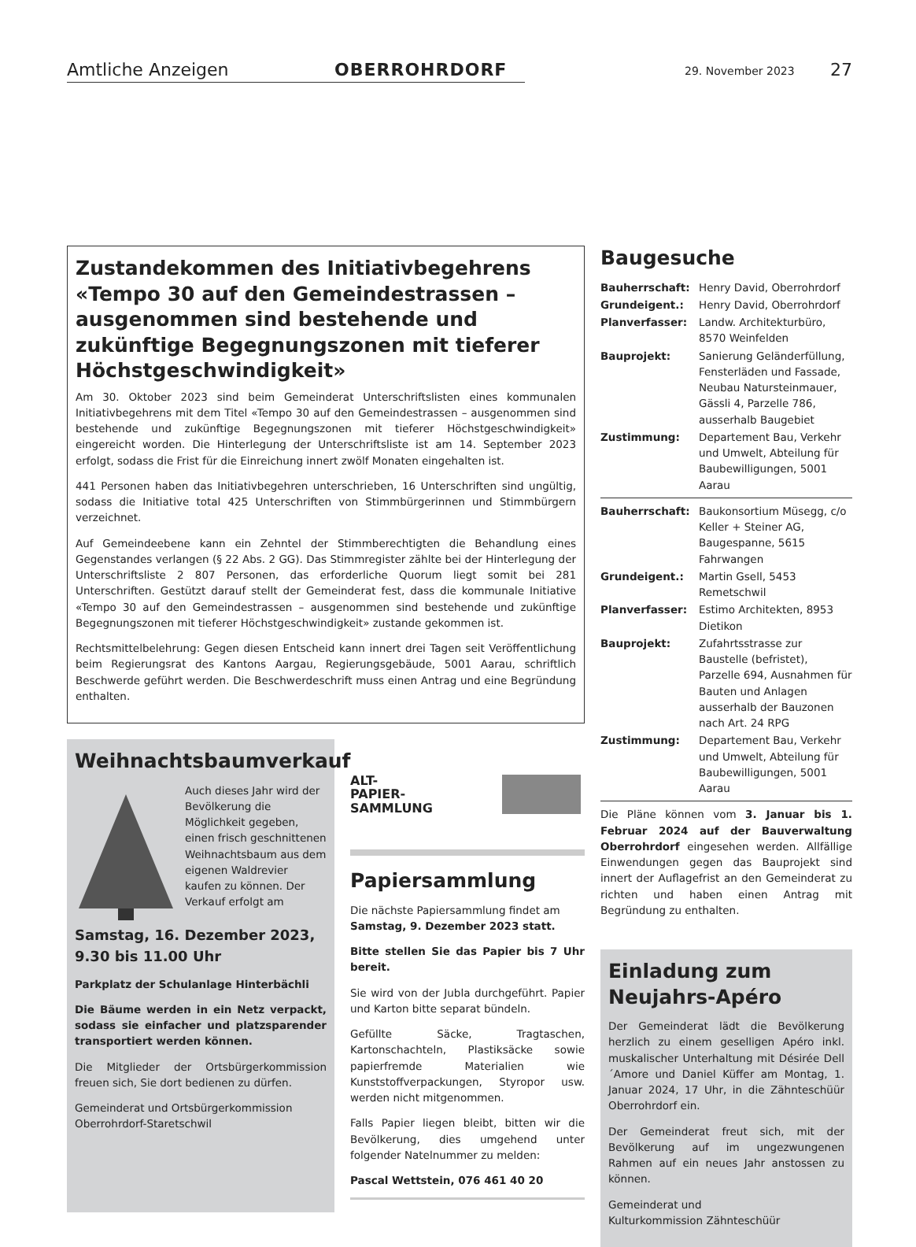Amtliche Anzeigen OBERROHRDORF 29. November 2023 27
Zustandekommen des Initiativbegehrens «Tempo 30 auf den Gemeindestrassen – ausgenommen sind bestehende und zukünftige Begegnungszonen mit tieferer Höchstgeschwindigkeit»
Am 30. Oktober 2023 sind beim Gemeinderat Unterschriftslisten eines kommunalen Initiativbegehrens mit dem Titel «Tempo 30 auf den Gemeindestrassen – ausgenommen sind bestehende und zukünftige Begegnungszonen mit tieferer Höchstgeschwindigkeit» eingereicht worden. Die Hinterlegung der Unterschriftsliste ist am 14. September 2023 erfolgt, sodass die Frist für die Einreichung innert zwölf Monaten eingehalten ist.
441 Personen haben das Initiativbegehren unterschrieben, 16 Unterschriften sind ungültig, sodass die Initiative total 425 Unterschriften von Stimmbürgerinnen und Stimmbürgern verzeichnet.
Auf Gemeindeebene kann ein Zehntel der Stimmberechtigten die Behandlung eines Gegenstandes verlangen (§ 22 Abs. 2 GG). Das Stimmregister zählte bei der Hinterlegung der Unterschriftsliste 2 807 Personen, das erforderliche Quorum liegt somit bei 281 Unterschriften. Gestützt darauf stellt der Gemeinderat fest, dass die kommunale Initiative «Tempo 30 auf den Gemeindestrassen – ausgenommen sind bestehende und zukünftige Begegnungszonen mit tieferer Höchstgeschwindigkeit» zustande gekommen ist.
Rechtsmittelbelehrung: Gegen diesen Entscheid kann innert drei Tagen seit Veröffentlichung beim Regierungsrat des Kantons Aargau, Regierungsgebäude, 5001 Aarau, schriftlich Beschwerde geführt werden. Die Beschwerdeschrift muss einen Antrag und eine Begründung enthalten.
Weihnachtsbaumverkauf
Auch dieses Jahr wird der Bevölkerung die Möglichkeit gegeben, einen frisch geschnittenen Weihnachtsbaum aus dem eigenen Waldrevier kaufen zu können. Der Verkauf erfolgt am
Samstag, 16. Dezember 2023,
9.30 bis 11.00 Uhr
Parkplatz der Schulanlage Hinterbächli
Die Bäume werden in ein Netz verpackt, sodass sie einfacher und platzsparender transportiert werden können.
Die Mitglieder der Ortsbürgerkommission freuen sich, Sie dort bedienen zu dürfen.
Gemeinderat und Ortsbürgerkommission
Oberrohrdorf-Staretschwil
ALT-
PAPIER-
SAMMLUNG
Papiersammlung
Die nächste Papiersammlung findet am Samstag, 9. Dezember 2023 statt.
Bitte stellen Sie das Papier bis 7 Uhr bereit.
Sie wird von der Jubla durchgeführt. Papier und Karton bitte separat bündeln.
Gefüllte Säcke, Tragtaschen, Kartonschachteln, Plastiksäcke sowie papierfremde Materialien wie Kunststoffverpackungen, Styropor usw. werden nicht mitgenommen.
Falls Papier liegen bleibt, bitten wir die Bevölkerung, dies umgehend unter folgender Natelnummer zu melden:
Pascal Wettstein, 076 461 40 20
Baugesuche
Bauherrschaft:
Henry David, Oberrohrdorf
Grundeigent.:
Henry David, Oberrohrdorf
Planverfasser:
Landw. Architekturbüro, 8570 Weinfelden
Bauprojekt:
Sanierung Geländerfüllung, Fensterläden und Fassade, Neubau Natursteinmauer, Gässli 4, Parzelle 786, ausserhalb Baugebiet
Zustimmung:
Departement Bau, Verkehr und Umwelt, Abteilung für Baubewilligungen, 5001 Aarau
Bauherrschaft:
Baukonsortium Müsegg, c/o Keller + Steiner AG, Baugespanne, 5615 Fahrwangen
Grundeigent.:
Martin Gsell, 5453 Remetschwil
Planverfasser:
Estimo Architekten, 8953 Dietikon
Bauprojekt:
Zufahrtsstrasse zur Baustelle (befristet), Parzelle 694, Ausnahmen für Bauten und Anlagen ausserhalb der Bauzonen nach Art. 24 RPG
Zustimmung:
Departement Bau, Verkehr und Umwelt, Abteilung für Baubewilligungen, 5001 Aarau
Die Pläne können vom 3. Januar bis 1. Februar 2024 auf der Bauverwaltung Oberrohrdorf eingesehen werden. Allfällige Einwendungen gegen das Bauprojekt sind innert der Auflagefrist an den Gemeinderat zu richten und haben einen Antrag mit Begründung zu enthalten.
Einladung zum Neujahrs-Apéro
Der Gemeinderat lädt die Bevölkerung herzlich zu einem geselligen Apéro inkl. muskalischer Unterhaltung mit Désirée Dell´Amore und Daniel Küffer am Montag, 1. Januar 2024, 17 Uhr, in die Zähnteschüür Oberrohrdorf ein.
Der Gemeinderat freut sich, mit der Bevölkerung auf im ungezwungenen Rahmen auf ein neues Jahr anstossen zu können.
Gemeinderat und
Kulturkommission Zähnteschüür